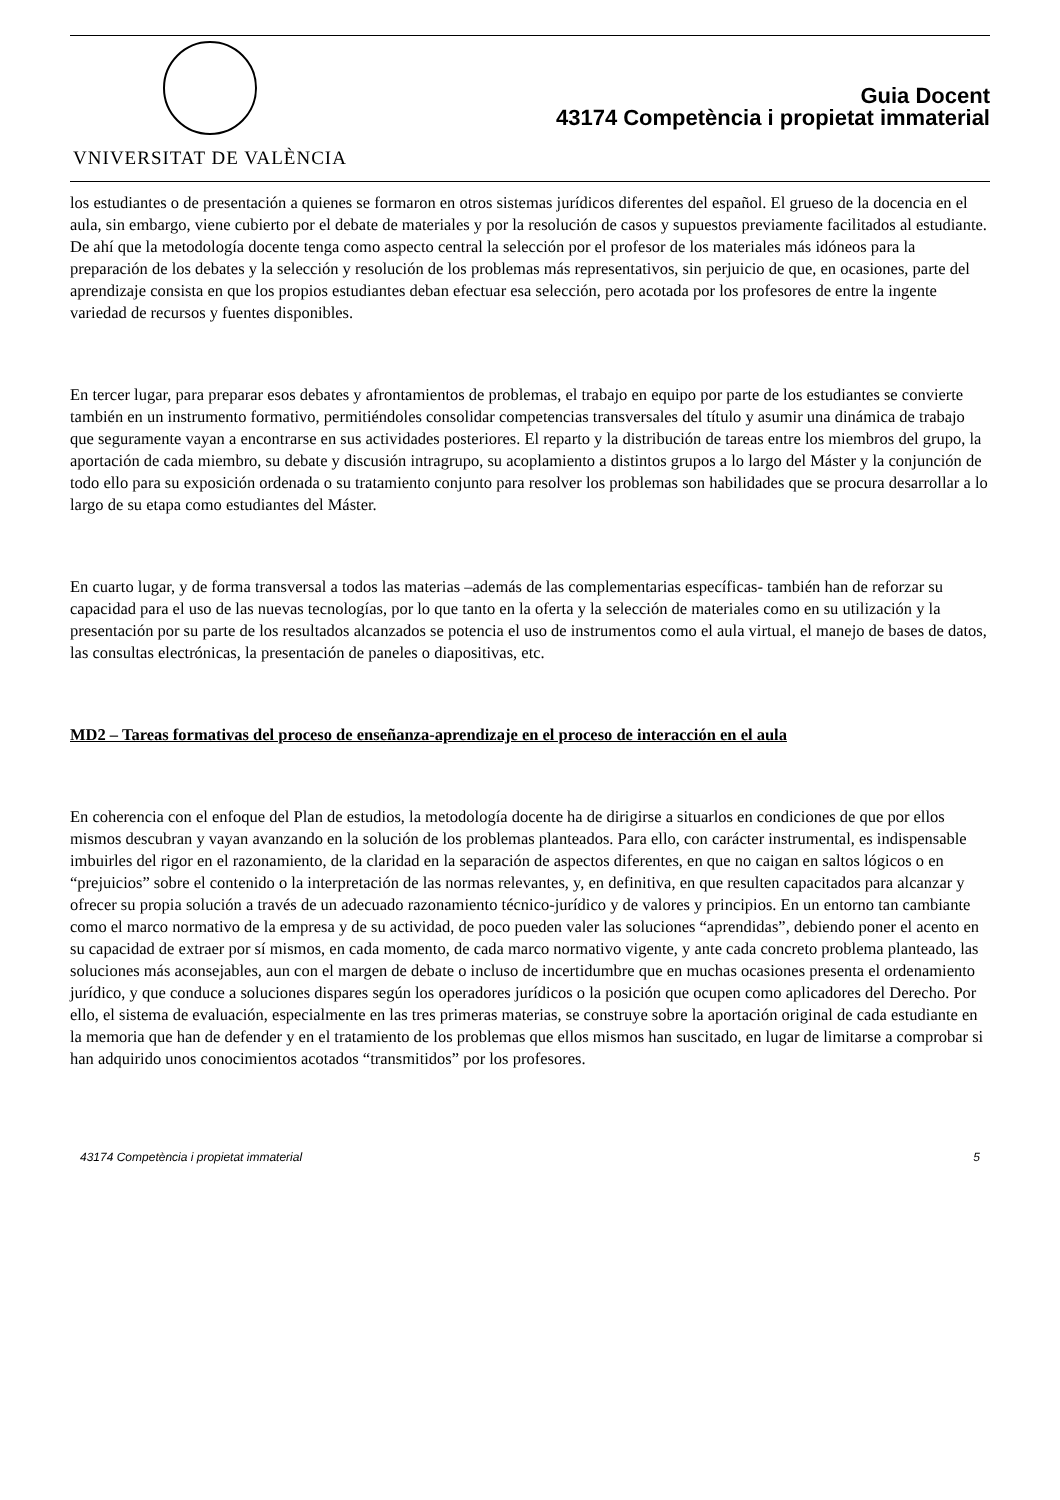VNIVERSITAT DE VALÈNCIA
Guia Docent
43174 Competència i propietat immaterial
los estudiantes o de presentación a quienes se formaron en otros sistemas jurídicos diferentes del español. El grueso de la docencia en el aula, sin embargo, viene cubierto por el debate de materiales y por la resolución de casos y supuestos previamente facilitados al estudiante. De ahí que la metodología docente tenga como aspecto central la selección por el profesor de los materiales más idóneos para la preparación de los debates y la selección y resolución de los problemas más representativos, sin perjuicio de que, en ocasiones, parte del aprendizaje consista en que los propios estudiantes deban efectuar esa selección, pero acotada por los profesores de entre la ingente variedad de recursos y fuentes disponibles.
En tercer lugar, para preparar esos debates y afrontamientos de problemas, el trabajo en equipo por parte de los estudiantes se convierte también en un instrumento formativo, permitiéndoles consolidar competencias transversales del título y asumir una dinámica de trabajo que seguramente vayan a encontrarse en sus actividades posteriores. El reparto y la distribución de tareas entre los miembros del grupo, la aportación de cada miembro, su debate y discusión intragrupo, su acoplamiento a distintos grupos a lo largo del Máster y la conjunción de todo ello para su exposición ordenada o su tratamiento conjunto para resolver los problemas son habilidades que se procura desarrollar a lo largo de su etapa como estudiantes del Máster.
En cuarto lugar, y de forma transversal a todos las materias –además de las complementarias específicas- también han de reforzar su capacidad para el uso de las nuevas tecnologías, por lo que tanto en la oferta y la selección de materiales como en su utilización y la presentación por su parte de los resultados alcanzados se potencia el uso de instrumentos como el aula virtual, el manejo de bases de datos, las consultas electrónicas, la presentación de paneles o diapositivas, etc.
MD2 – Tareas formativas del proceso de enseñanza-aprendizaje en el proceso de interacción en el aula
En coherencia con el enfoque del Plan de estudios, la metodología docente ha de dirigirse a situarlos en condiciones de que por ellos mismos descubran y vayan avanzando en la solución de los problemas planteados. Para ello, con carácter instrumental, es indispensable imbuirles del rigor en el razonamiento, de la claridad en la separación de aspectos diferentes, en que no caigan en saltos lógicos o en “prejuicios” sobre el contenido o la interpretación de las normas relevantes, y, en definitiva, en que resulten capacitados para alcanzar y ofrecer su propia solución a través de un adecuado razonamiento técnico-jurídico y de valores y principios. En un entorno tan cambiante como el marco normativo de la empresa y de su actividad, de poco pueden valer las soluciones “aprendidas”, debiendo poner el acento en su capacidad de extraer por sí mismos, en cada momento, de cada marco normativo vigente, y ante cada concreto problema planteado, las soluciones más aconsejables, aun con el margen de debate o incluso de incertidumbre que en muchas ocasiones presenta el ordenamiento jurídico, y que conduce a soluciones dispares según los operadores jurídicos o la posición que ocupen como aplicadores del Derecho. Por ello, el sistema de evaluación, especialmente en las tres primeras materias, se construye sobre la aportación original de cada estudiante en la memoria que han de defender y en el tratamiento de los problemas que ellos mismos han suscitado, en lugar de limitarse a comprobar si han adquirido unos conocimientos acotados “transmitidos” por los profesores.
43174 Competència i propietat immaterial 5